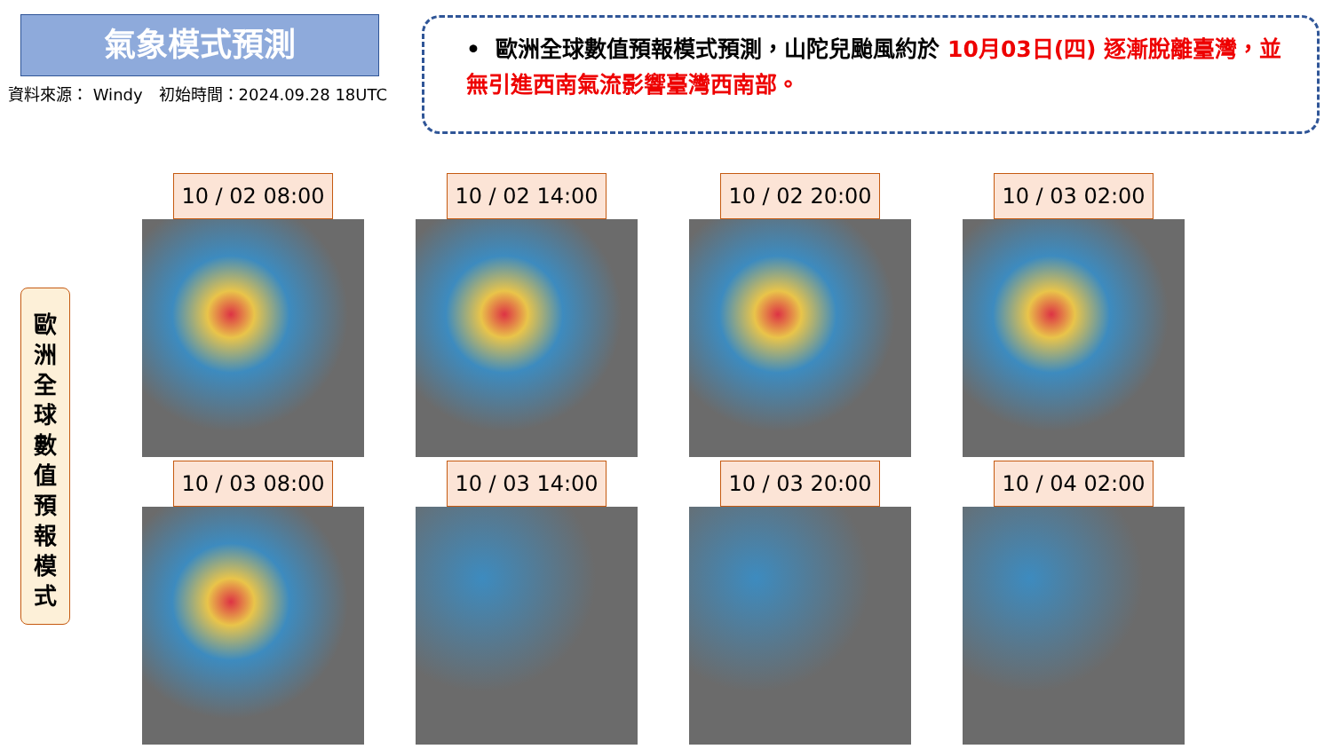氣象模式預測
資料來源： Windy　初始時間：2024.09.28 18UTC
• 歐洲全球數值預報模式預測，山陀兒颱風約於 10月03日(四) 逐漸脫離臺灣，並無引進西南氣流影響臺灣西南部。
歐
洲
全
球
數
值
預
報
模
式
10 / 02 08:00
10 / 02 14:00
10 / 02 20:00
10 / 03 02:00
10 / 03 08:00
10 / 03 14:00
10 / 03 20:00
10 / 04 02:00